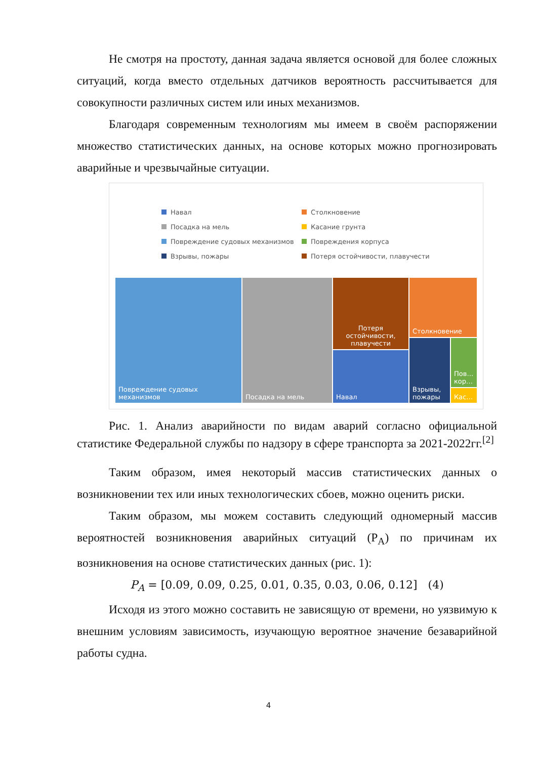Не смотря на простоту, данная задача является основой для более сложных ситуаций, когда вместо отдельных датчиков вероятность рассчитывается для совокупности различных систем или иных механизмов.
Благодаря современным технологиям мы имеем в своём распоряжении множество статистических данных, на основе которых можно прогнозировать аварийные и чрезвычайные ситуации.
Навал Столкновение Посадка на мель Касание грунта Повреждение судовых механизмов Повреждения корпуса Взрывы, пожары Потеря остойчивости, плавучести
Повреждение судовых механизмов Посадка на мель
Потеря остойчивости, плавучести
Навал
Столкновение
Взрывы, пожары
Пов… кор…
Кас…
Рис. 1. Анализ аварийности по видам аварий согласно официальной статистике Федеральной службы по надзору в сфере транспорта за 2021-2022гг.<sup>[2]</sup>
Таким образом, имея некоторый массив статистических данных о возникновении тех или иных технологических сбоев, можно оценить риски.
Таким образом, мы можем составить следующий одномерный массив вероятностей возникновения аварийных ситуаций (P<sub>A</sub>) по причинам их возникновения на основе статистических данных (рис. 1):
P<sub>A</sub> = [0.09, 0.09, 0.25, 0.01, 0.35, 0.03, 0.06, 0.12] (4)
Исходя из этого можно составить не зависящую от времени, но уязвимую к внешним условиям зависимость, изучающую вероятное значение безаварийной работы судна.
4